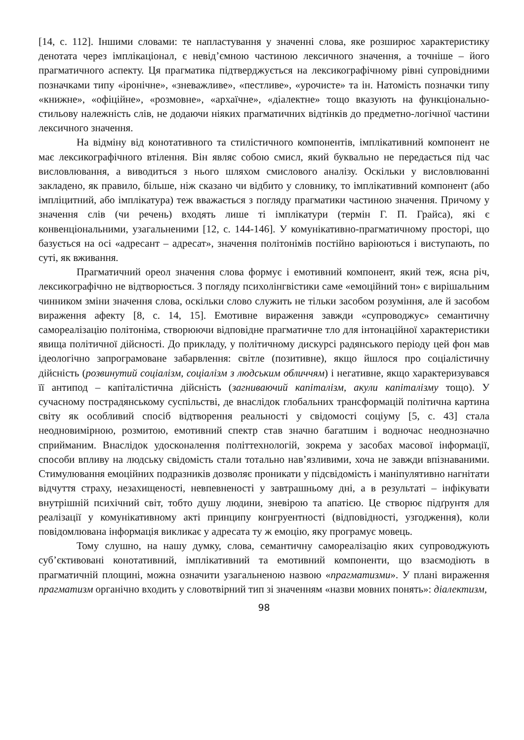[14, с. 112]. Іншими словами: те напластування у значенні слова, яке розширює характеристику денотата через імплікаціонал, є невід’ємною частиною лексичного значення, а точніше – його прагматичного аспекту. Ця прагматика підтверджується на лексикографічному рівні супровідними позначками типу «іронічне», «зневажливе», «пестливе», «урочисте» та ін. Натомість позначки типу «книжне», «офіційне», «розмовне», «архаїчне», «діалектне» тощо вказують на функціонально-стильову належність слів, не додаючи ніяких прагматичних відтінків до предметно-логічної частини лексичного значення.
На відміну від конотативного та стилістичного компонентів, імплікативний компонент не має лексикографічного втілення. Він являє собою смисл, який буквально не передається під час висловлювання, а виводиться з нього шляхом смислового аналізу. Оскільки у висловлюванні закладено, як правило, більше, ніж сказано чи відбито у словнику, то імплікативний компонент (або імпліцитний, або імплікатура) теж вважається з погляду прагматики частиною значення. Причому у значення слів (чи речень) входять лише ті імплікатури (термін Г. П. Грайса), які є конвенціональними, узагальненими [12, с. 144-146]. У комунікативно-прагматичному просторі, що базується на осі «адресант – адресат», значення політонімів постійно варіюються і виступають, по суті, як вживання.
Прагматичний ореол значення слова формує і емотивний компонент, який теж, ясна річ, лексикографічно не відтворюється. З погляду психолінгвістики саме «емоційний тон» є вирішальним чинником зміни значення слова, оскільки слово служить не тільки засобом розуміння, але й засобом вираження афекту [8, с. 14, 15]. Емотивне вираження завжди «супроводжує» семантичну самореалізацію політоніма, створюючи відповідне прагматичне тло для інтонаційної характеристики явища політичної дійсності. До прикладу, у політичному дискурсі радянського періоду цей фон мав ідеологічно запрограмоване забарвлення: світле (позитивне), якщо йшлося про соціалістичну дійсність (розвинутий соціалізм, соціалізм з людським обличчям) і негативне, якщо характеризувався її антипод – капіталістична дійсність (загниваючий капіталізм, акули капіталізму тощо). У сучасному пострадянському суспільстві, де внаслідок глобальних трансформацій політична картина світу як особливий спосіб відтворення реальності у свідомості соціуму [5, с. 43] стала неодновимірною, розмитою, емотивний спектр став значно багатшим і водночас неоднозначно сприйманим. Внаслідок удосконалення політтехнологій, зокрема у засобах масової інформації, способи впливу на людську свідомість стали тотально нав’язливими, хоча не завжди впізнаваними. Стимулювання емоційних подразників дозволяє проникати у підсвідомість і маніпулятивно нагнітати відчуття страху, незахищеності, невпевненості у завтрашньому дні, а в результаті – інфікувати внутрішній психічний світ, тобто душу людини, зневірою та апатією. Це створює підґрунтя для реалізації у комунікативному акті принципу конгруентності (відповідності, узгодження), коли повідомлювана інформація викликає у адресата ту ж емоцію, яку програмує мовець.
Тому слушно, на нашу думку, слова, семантичну самореалізацію яких супроводжують суб’єктивовані конотативний, імплікативний та емотивний компоненти, що взаємодіють в прагматичній площині, можна означити узагальненою назвою «прагматизми». У плані вираження прагматизм органічно входить у словотвірний тип зі значенням «назви мовних понять»: діалектизм,
98